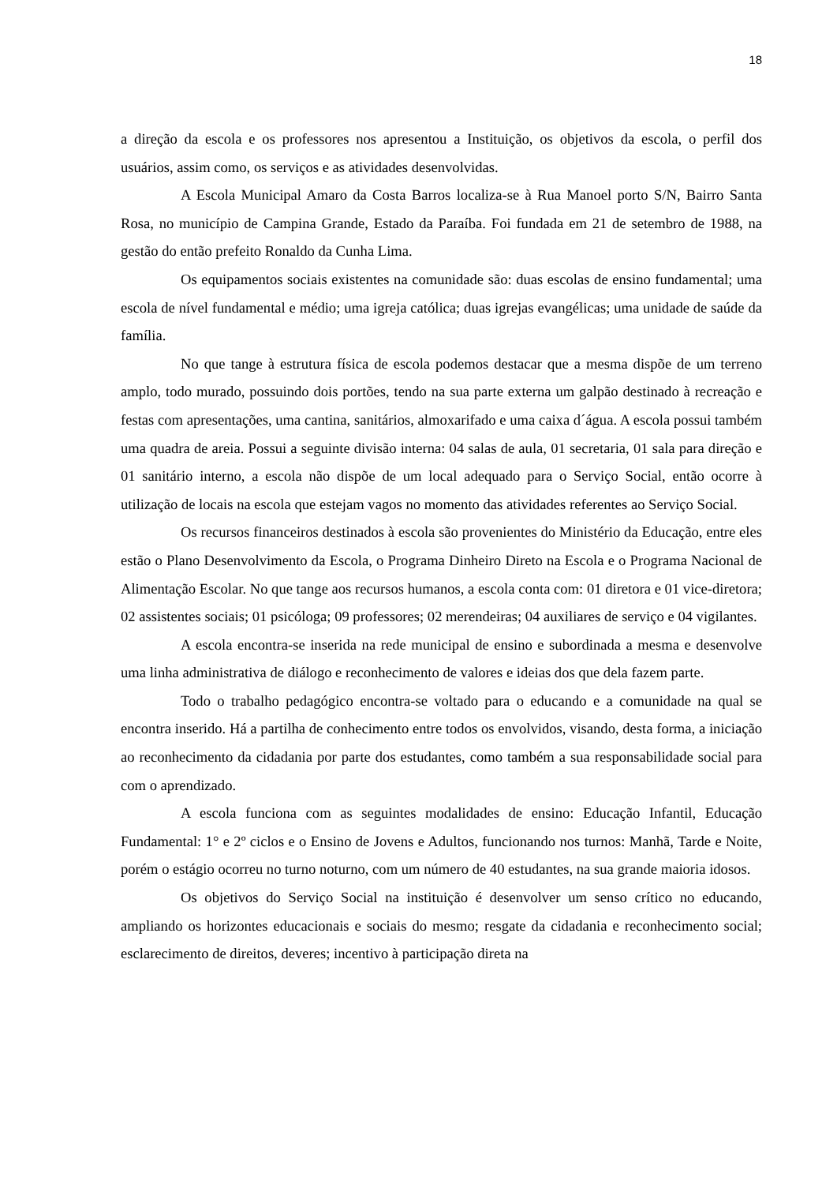18
a direção da escola e os professores nos apresentou a Instituição, os objetivos da escola, o perfil dos usuários, assim como, os serviços e as atividades desenvolvidas.
A Escola Municipal Amaro da Costa Barros localiza-se à Rua Manoel porto S/N, Bairro Santa Rosa, no município de Campina Grande, Estado da Paraíba. Foi fundada em 21 de setembro de 1988, na gestão do então prefeito Ronaldo da Cunha Lima.
Os equipamentos sociais existentes na comunidade são: duas escolas de ensino fundamental; uma escola de nível fundamental e médio; uma igreja católica; duas igrejas evangélicas; uma unidade de saúde da família.
No que tange à estrutura física de escola podemos destacar que a mesma dispõe de um terreno amplo, todo murado, possuindo dois portões, tendo na sua parte externa um galpão destinado à recreação e festas com apresentações, uma cantina, sanitários, almoxarifado e uma caixa d´água. A escola possui também uma quadra de areia. Possui a seguinte divisão interna: 04 salas de aula, 01 secretaria, 01 sala para direção e 01 sanitário interno, a escola não dispõe de um local adequado para o Serviço Social, então ocorre à utilização de locais na escola que estejam vagos no momento das atividades referentes ao Serviço Social.
Os recursos financeiros destinados à escola são provenientes do Ministério da Educação, entre eles estão o Plano Desenvolvimento da Escola, o Programa Dinheiro Direto na Escola e o Programa Nacional de Alimentação Escolar. No que tange aos recursos humanos, a escola conta com: 01 diretora e 01 vice-diretora; 02 assistentes sociais; 01 psicóloga; 09 professores; 02 merendeiras; 04 auxiliares de serviço e 04 vigilantes.
A escola encontra-se inserida na rede municipal de ensino e subordinada a mesma e desenvolve uma linha administrativa de diálogo e reconhecimento de valores e ideias dos que dela fazem parte.
Todo o trabalho pedagógico encontra-se voltado para o educando e a comunidade na qual se encontra inserido. Há a partilha de conhecimento entre todos os envolvidos, visando, desta forma, a iniciação ao reconhecimento da cidadania por parte dos estudantes, como também a sua responsabilidade social para com o aprendizado.
A escola funciona com as seguintes modalidades de ensino: Educação Infantil, Educação Fundamental: 1° e 2º ciclos e o Ensino de Jovens e Adultos, funcionando nos turnos: Manhã, Tarde e Noite, porém o estágio ocorreu no turno noturno, com um número de 40 estudantes, na sua grande maioria idosos.
Os objetivos do Serviço Social na instituição é desenvolver um senso crítico no educando, ampliando os horizontes educacionais e sociais do mesmo; resgate da cidadania e reconhecimento social; esclarecimento de direitos, deveres; incentivo à participação direta na